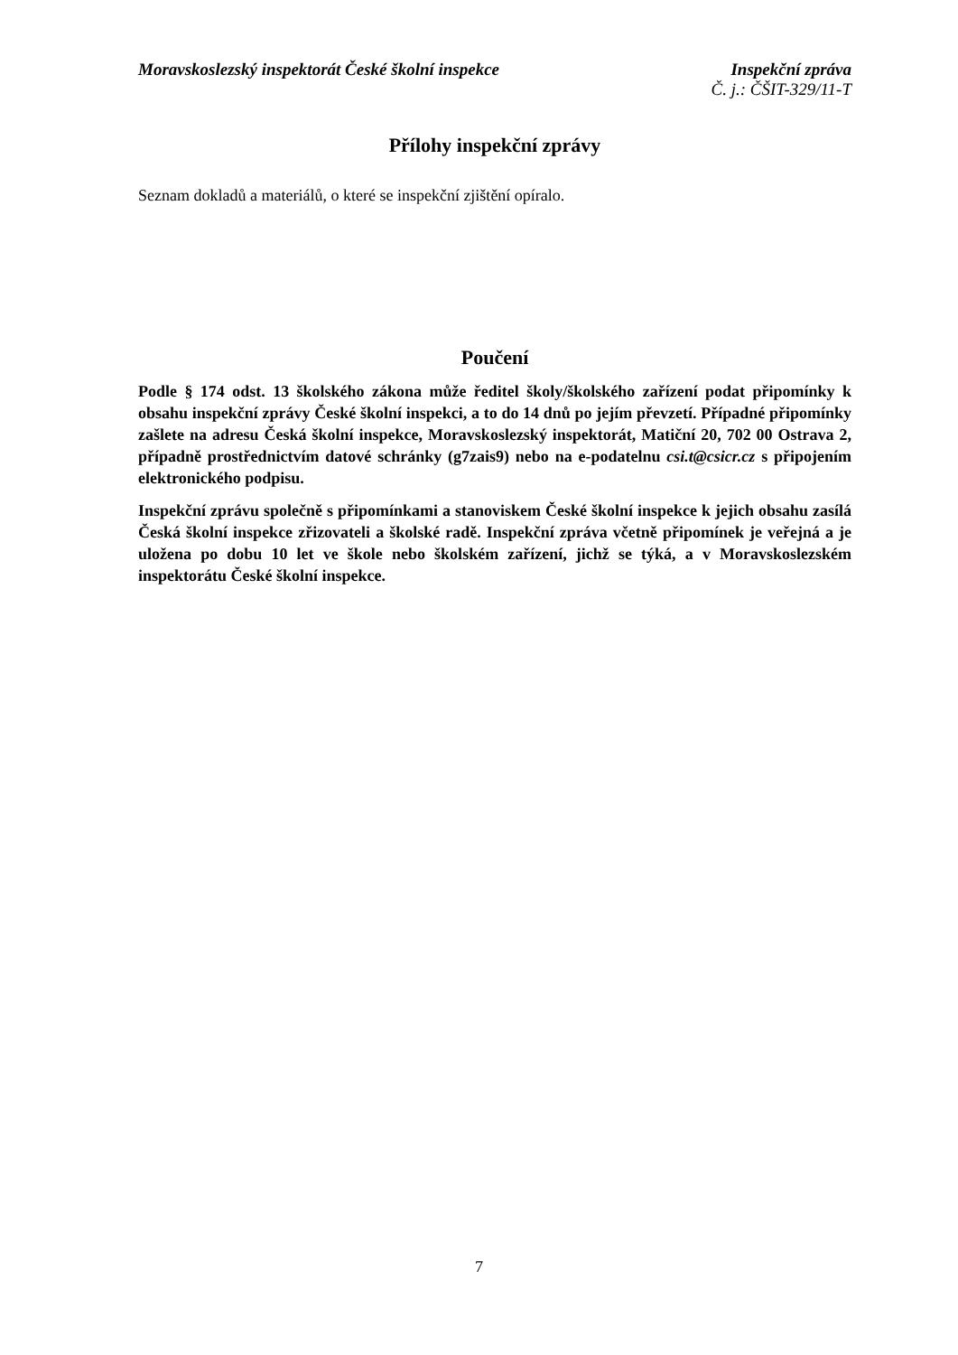Moravskoslezský inspektorát České školní inspekce
Inspekční zpráva
Č. j.: ČŠIT-329/11-T
Přílohy inspekční zprávy
Seznam dokladů a materiálů, o které se inspekční zjištění opíralo.
Poučení
Podle § 174 odst. 13 školského zákona může ředitel školy/školského zařízení podat připomínky k obsahu inspekční zprávy České školní inspekci, a to do 14 dnů po jejím převzetí. Případné připomínky zašlete na adresu Česká školní inspekce, Moravskoslezský inspektorát, Matiční 20, 702 00 Ostrava 2, případně prostřednictvím datové schránky (g7zais9) nebo na e-podatelnu csi.t@csicr.cz s připojením elektronického podpisu.
Inspekční zprávu společně s připomínkami a stanoviskem České školní inspekce k jejich obsahu zasílá Česká školní inspekce zřizovateli a školské radě. Inspekční zpráva včetně připomínek je veřejná a je uložena po dobu 10 let ve škole nebo školském zařízení, jichž se týká, a v Moravskoslezském inspektorátu České školní inspekce.
7